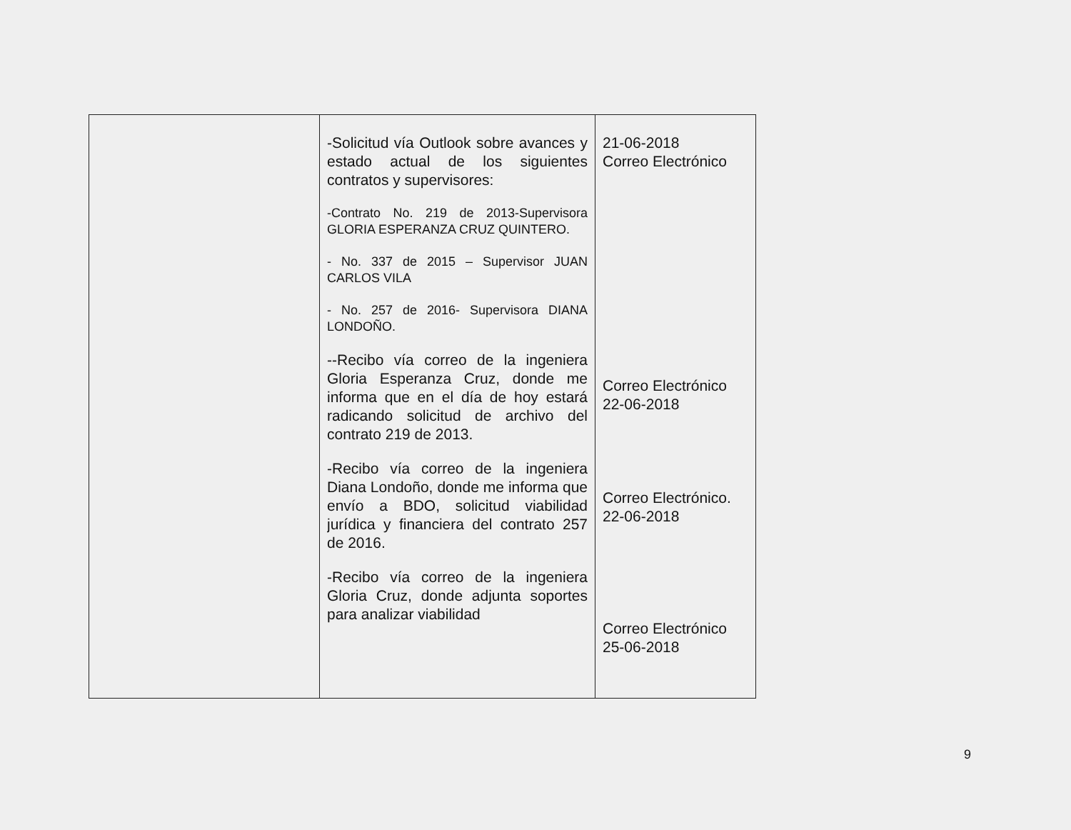| | -Solicitud vía Outlook sobre avances y estado actual de los siguientes contratos y supervisores: -Contrato No. 219 de 2013-Supervisora GLORIA ESPERANZA CRUZ QUINTERO. - No. 337 de 2015 – Supervisor JUAN CARLOS VILA - No. 257 de 2016- Supervisora DIANA LONDOÑO. --Recibo vía correo de la ingeniera Gloria Esperanza Cruz, donde me informa que en el día de hoy estará radicando solicitud de archivo del contrato 219 de 2013. -Recibo vía correo de la ingeniera Diana Londoño, donde me informa que envío a BDO, solicitud viabilidad jurídica y financiera del contrato 257 de 2016. -Recibo vía correo de la ingeniera Gloria Cruz, donde adjunta soportes para analizar viabilidad | 21-06-2018 Correo Electrónico Correo Electrónico 22-06-2018 Correo Electrónico. 22-06-2018 Correo Electrónico 25-06-2018 |
9